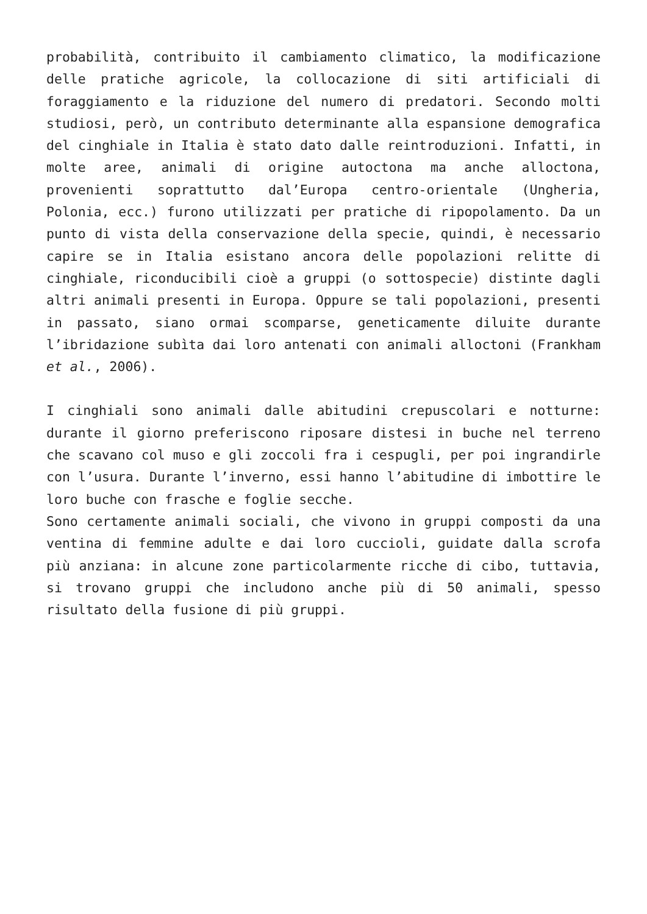probabilità, contribuito il cambiamento climatico, la modificazione delle pratiche agricole, la collocazione di siti artificiali di foraggiamento e la riduzione del numero di predatori. Secondo molti studiosi, però, un contributo determinante alla espansione demografica del cinghiale in Italia è stato dato dalle reintroduzioni. Infatti, in molte aree, animali di origine autoctona ma anche alloctona, provenienti soprattutto dal’Europa centro-orientale (Ungheria, Polonia, ecc.) furono utilizzati per pratiche di ripopolamento. Da un punto di vista della conservazione della specie, quindi, è necessario capire se in Italia esistano ancora delle popolazioni relitte di cinghiale, riconducibili cioè a gruppi (o sottospecie) distinte dagli altri animali presenti in Europa. Oppure se tali popolazioni, presenti in passato, siano ormai scomparse, geneticamente diluite durante l’ibridazione subìta dai loro antenati con animali alloctoni (Frankham et al., 2006).
I cinghiali sono animali dalle abitudini crepuscolari e notturne: durante il giorno preferiscono riposare distesi in buche nel terreno che scavano col muso e gli zoccoli fra i cespugli, per poi ingrandirle con l’usura. Durante l’inverno, essi hanno l’abitudine di imbottire le loro buche con frasche e foglie secche.
Sono certamente animali sociali, che vivono in gruppi composti da una ventina di femmine adulte e dai loro cuccioli, guidate dalla scrofa più anziana: in alcune zone particolarmente ricche di cibo, tuttavia, si trovano gruppi che includono anche più di 50 animali, spesso risultato della fusione di più gruppi.